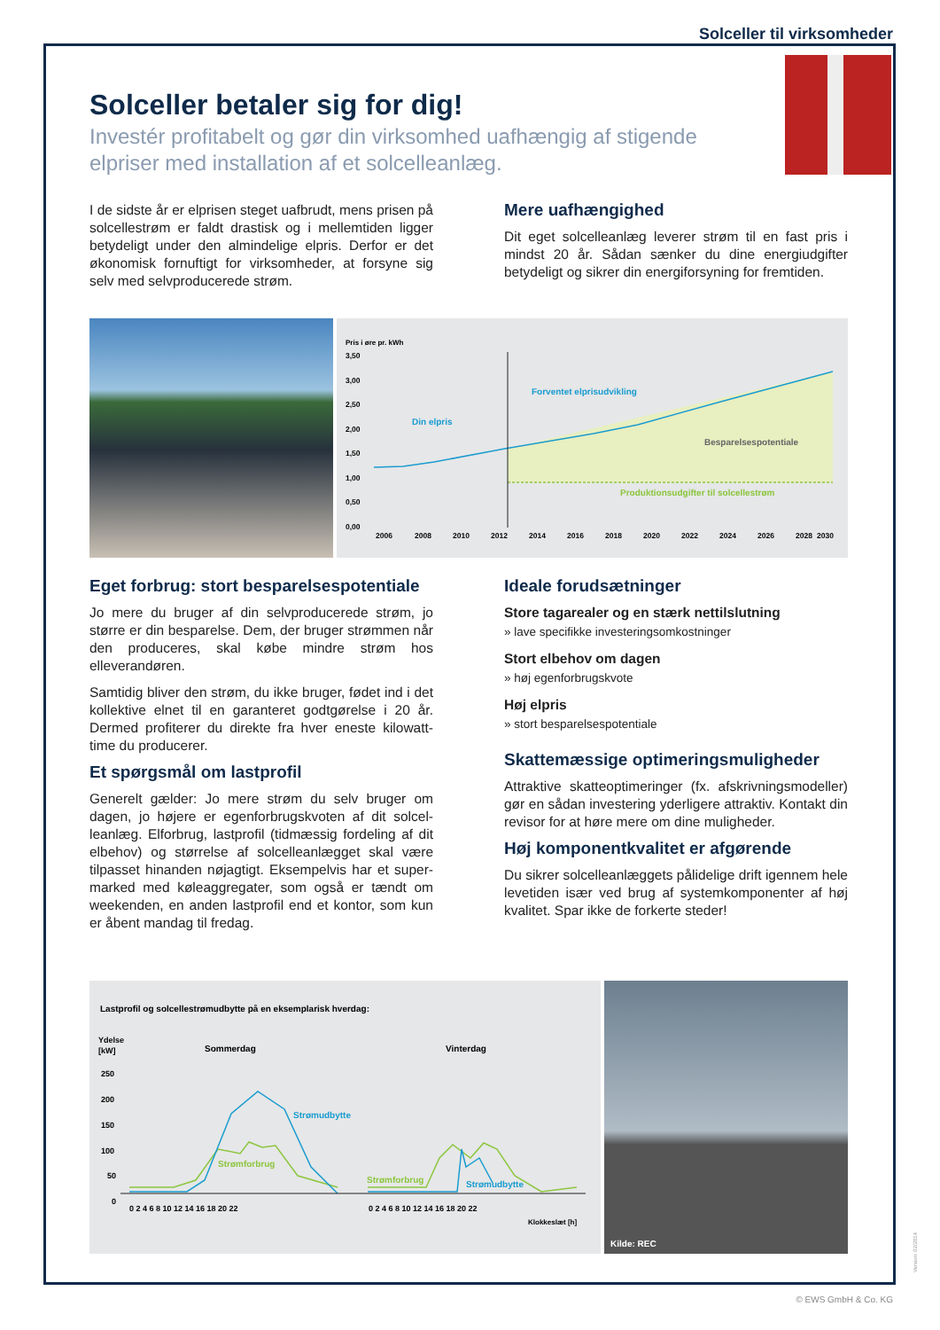Solceller til virksomheder
Solceller betaler sig for dig!
Investér profitabelt og gør din virksomhed uafhængig af stigende elpriser med installation af et solcelleanlæg.
I de sidste år er elprisen steget uafbrudt, mens prisen på solcellestrøm er faldt drastisk og i mellemtiden ligger betydeligt under den almindelige elpris. Derfor er det økonomisk fornuftigt for virksomheder, at forsyne sig selv med selvproducerede strøm.
Mere uafhængighed
Dit eget solcelleanlæg leverer strøm til en fast pris i mindst 20 år. Sådan sænker du dine energiudgifter betydeligt og sikrer din energiforsyning for fremtiden.
Pris i øre pr. kWh
3,50
3,00
2,50
2,00
1,50
1,00
0,50
0,00
2006
2008
2010
2012
2014
2016
2018
2020
2022
2024
2026
2028
2030
Forventet elprisudvikling
Din elpris
Besparelsespotentiale
Produktionsudgifter til solcellestrøm
Eget forbrug: stort besparelsespotentiale
Jo mere du bruger af din selvproducerede strøm, jo større er din besparelse. Dem, der bruger strømmen når den produceres, skal købe mindre strøm hos elleverandøren.
Samtidig bliver den strøm, du ikke bruger, fødet ind i det kollektive elnet til en garanteret godtgørelse i 20 år. Dermed profiterer du direkte fra hver eneste kilowatt-time du producerer.
Et spørgsmål om lastprofil
Generelt gælder: Jo mere strøm du selv bruger om dagen, jo højere er egenforbrugskvoten af dit solcel-leanlæg. Elforbrug, lastprofil (tidmæssig fordeling af dit elbehov) og størrelse af solcelleanlægget skal være tilpasset hinanden nøjagtigt. Eksempelvis har et super-marked med køleaggregater, som også er tændt om weekenden, en anden lastprofil end et kontor, som kun er åbent mandag til fredag.
Ideale forudsætninger
Store tagarealer og en stærk nettilslutning
» lave specifikke investeringsomkostninger
Stort elbehov om dagen
» høj egenforbrugskvote
Høj elpris
» stort besparelsespotentiale
Skattemæssige optimeringsmuligheder
Attraktive skatteoptimeringer (fx. afskrivningsmodeller) gør en sådan investering yderligere attraktiv. Kontakt din revisor for at høre mere om dine muligheder.
Høj komponentkvalitet er afgørende
Du sikrer solcelleanlæggets pålidelige drift igennem hele levetiden især ved brug af systemkomponenter af høj kvalitet. Spar ikke de forkerte steder!
Lastprofil og solcellestrømudbytte på en eksemplarisk hverdag:
Ydelse
[kW]
Sommerdag
Vinterdag
250
200
150
100
50
0
Strømudbytte
Strømforbrug
Strømforbrug
Strømudbytte
0 2 4 6 8 10 12 14 16 18 20 22
0 2 4 6 8 10 12 14 16 18 20 22
Klokkeslæt [h]
Kilde: REC
Version: 02/2014
© EWS GmbH & Co. KG